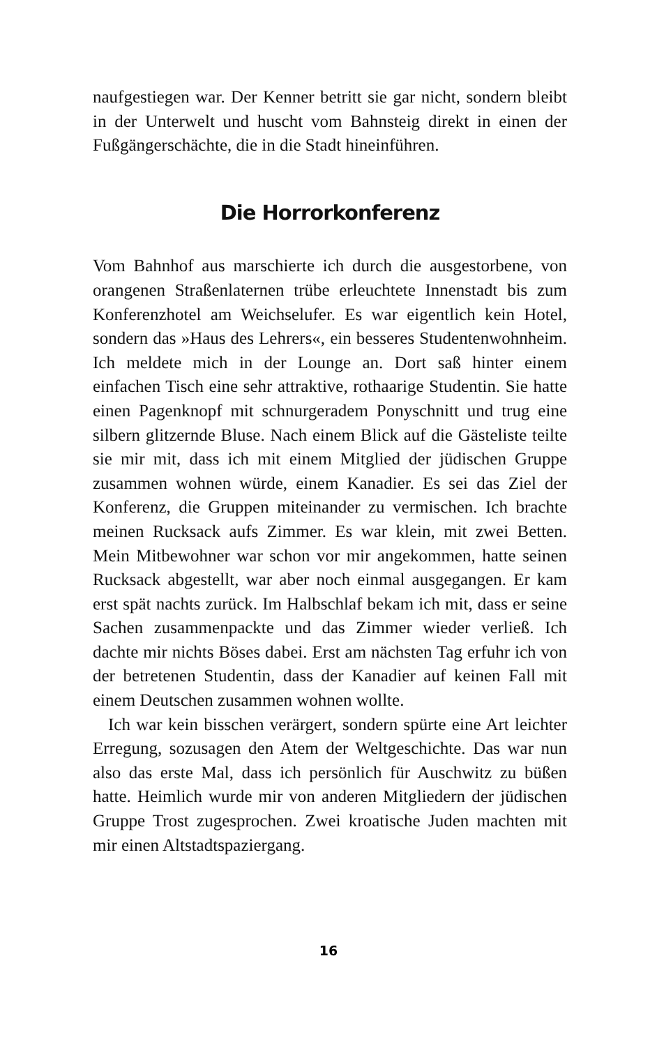naufgestiegen war. Der Kenner betritt sie gar nicht, sondern bleibt in der Unterwelt und huscht vom Bahnsteig direkt in einen der Fußgängerschächte, die in die Stadt hineinführen.
Die Horrorkonferenz
Vom Bahnhof aus marschierte ich durch die ausgestorbene, von orangenen Straßenlaternen trübe erleuchtete Innenstadt bis zum Konferenzhotel am Weichselufer. Es war eigentlich kein Hotel, sondern das »Haus des Lehrers«, ein besseres Studentenwohnheim. Ich meldete mich in der Lounge an. Dort saß hinter einem einfachen Tisch eine sehr attraktive, rothaarige Studentin. Sie hatte einen Pagenknopf mit schnurgeradem Ponyschnitt und trug eine silbern glitzernde Bluse. Nach einem Blick auf die Gästeliste teilte sie mir mit, dass ich mit einem Mitglied der jüdischen Gruppe zusammen wohnen würde, einem Kanadier. Es sei das Ziel der Konferenz, die Gruppen miteinander zu vermischen. Ich brachte meinen Rucksack aufs Zimmer. Es war klein, mit zwei Betten. Mein Mitbewohner war schon vor mir angekommen, hatte seinen Rucksack abgestellt, war aber noch einmal ausgegangen. Er kam erst spät nachts zurück. Im Halbschlaf bekam ich mit, dass er seine Sachen zusammenpackte und das Zimmer wieder verließ. Ich dachte mir nichts Böses dabei. Erst am nächsten Tag erfuhr ich von der betretenen Studentin, dass der Kanadier auf keinen Fall mit einem Deutschen zusammen wohnen wollte.
Ich war kein bisschen verärgert, sondern spürte eine Art leichter Erregung, sozusagen den Atem der Weltgeschichte. Das war nun also das erste Mal, dass ich persönlich für Auschwitz zu büßen hatte. Heimlich wurde mir von anderen Mitgliedern der jüdischen Gruppe Trost zugesprochen. Zwei kroatische Juden machten mit mir einen Altstadtspaziergang.
16